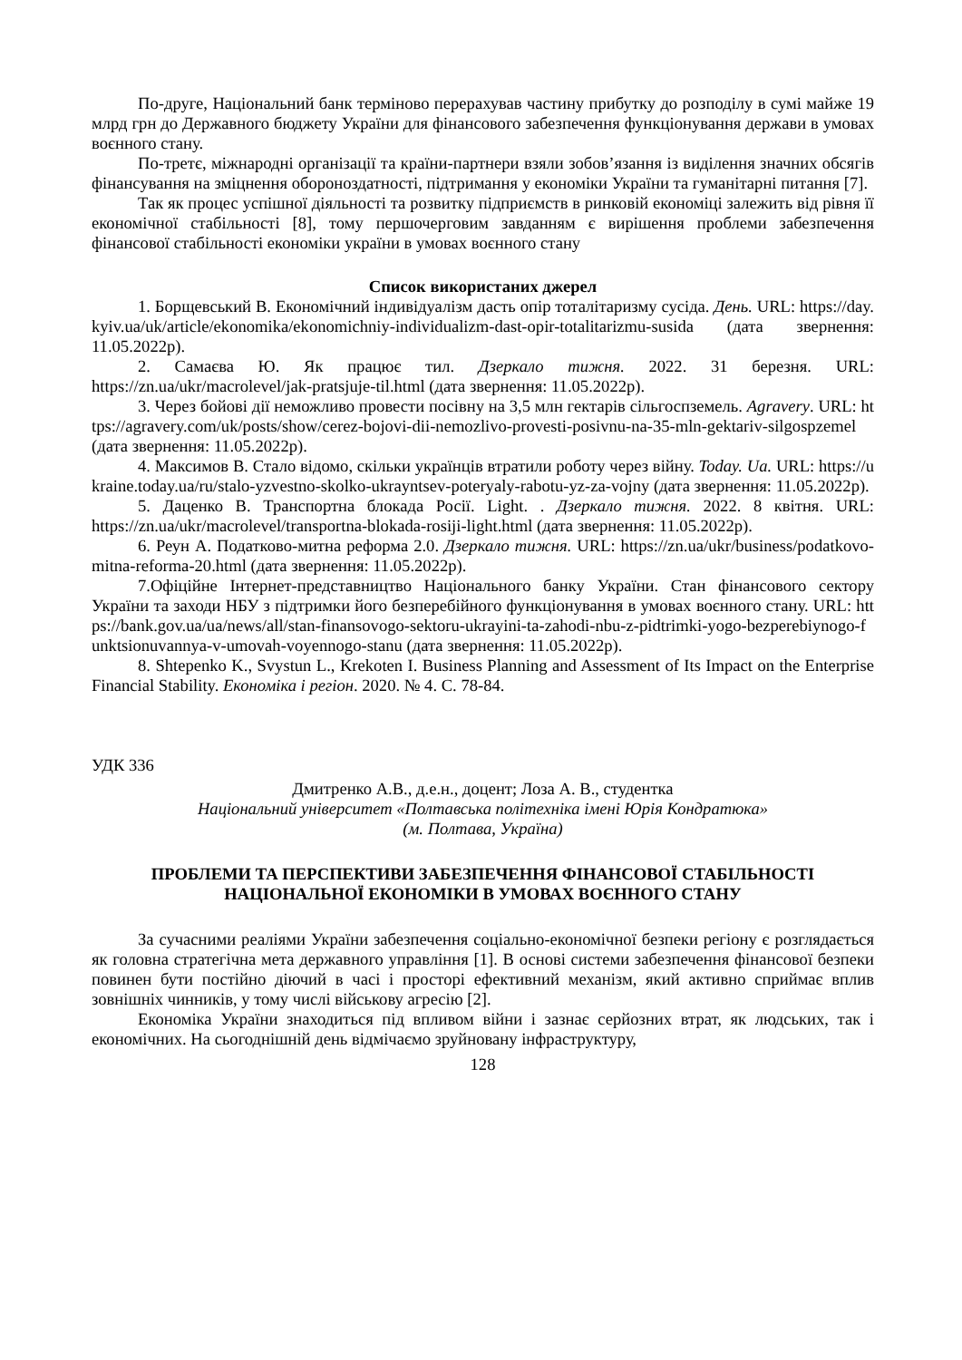По-друге, Національний банк терміново перерахував частину прибутку до розподілу в сумі майже 19 млрд грн до Державного бюджету України для фінансового забезпечення функціонування держави в умовах воєнного стану.
По-третє, міжнародні організації та країни-партнери взяли зобов’язання із виділення значних обсягів фінансування на зміцнення обороноздатності, підтримання у економіки України та гуманітарні питання [7].
Так як процес успішної діяльності та розвитку підприємств в ринковій економіці залежить від рівня її економічної стабільності [8], тому першочерговим завданням є вирішення проблеми забезпечення фінансової стабільності економіки україни в умовах воєнного стану
Список використаних джерел
1. Борщевський В. Економічний індивідуалізм дасть опір тоталітаризму сусіда. День. URL: https://day.kyiv.ua/uk/article/ekonomika/ekonomichniy-individualizm-dast-opir-totalitarizmu-susida (дата звернення: 11.05.2022р).
2. Самаєва Ю. Як працює тил. Дзеркало тижня. 2022. 31 березня. URL: https://zn.ua/ukr/macrolevel/jak-pratsjuje-til.html (дата звернення: 11.05.2022р).
3. Через бойові дії неможливо провести посівну на 3,5 млн гектарів сільгоспземель. Agravery. URL: https://agravery.com/uk/posts/show/cerez-bojovi-dii-nemozlivo-provesti-posivnu-na-35-mln-gektariv-silgospzemel (дата звернення: 11.05.2022р).
4. Максимов В. Стало відомо, скільки українців втратили роботу через війну. Today. Ua. URL: https://ukraine.today.ua/ru/stalo-yzvestno-skolko-ukrayntsev-poteryaly-rabotu-yz-za-vojny (дата звернення: 11.05.2022р).
5. Даценко В. Транспортна блокада Росії. Light. . Дзеркало тижня. 2022. 8 квітня. URL: https://zn.ua/ukr/macrolevel/transportna-blokada-rosiji-light.html (дата звернення: 11.05.2022р).
6. Реун А. Податково-митна реформа 2.0. Дзеркало тижня. URL: https://zn.ua/ukr/business/podatkovo-mitna-reforma-20.html (дата звернення: 11.05.2022р).
7.Офіційне Інтернет-представництво Національного банку України. Стан фінансового сектору України та заходи НБУ з підтримки його безперебійного функціонування в умовах воєнного стану. URL: https://bank.gov.ua/ua/news/all/stan-finansovogo-sektoru-ukrayini-ta-zahodi-nbu-z-pidtrimki-yogo-bezperebiynogo-funktsionuvannya-v-umovah-voyennogo-stanu (дата звернення: 11.05.2022р).
8. Shtepenko K., Svystun L., Krekoten I. Business Planning and Assessment of Its Impact on the Enterprise Financial Stability. Економіка і регіон. 2020. № 4. С. 78-84.
УДК 336
Дмитренко А.В., д.е.н., доцент; Лоза А. В., студентка
Національний університет «Полтавська політехніка імені Юрія Кондратюка»
(м. Полтава, Україна)
ПРОБЛЕМИ ТА ПЕРСПЕКТИВИ ЗАБЕЗПЕЧЕННЯ ФІНАНСОВОЇ СТАБІЛЬНОСТІ НАЦІОНАЛЬНОЇ ЕКОНОМІКИ В УМОВАХ ВОЄННОГО СТАНУ
За сучасними реаліями України забезпечення соціально-економічної безпеки регіону є розглядається як головна стратегічна мета державного управління [1]. В основі системи забезпечення фінансової безпеки повинен бути постійно діючий в часі і просторі ефективний механізм, який активно сприймає вплив зовнішніх чинників, у тому числі військову агресію [2].
Економіка України знаходиться під впливом війни і зазнає серйозних втрат, як людських, так і економічних. На сьогоднішній день відмічаємо зруйновану інфраструктуру,
128